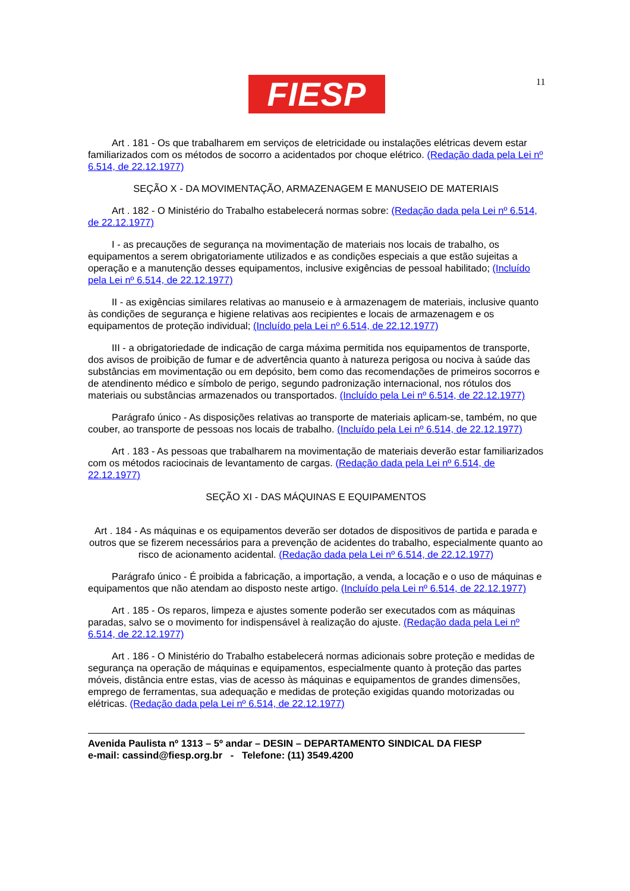FIESP 11
Art . 181 - Os que trabalharem em serviços de eletricidade ou instalações elétricas devem estar familiarizados com os métodos de socorro a acidentados por choque elétrico. (Redação dada pela Lei nº 6.514, de 22.12.1977)
SEÇÃO X - DA MOVIMENTAÇÃO, ARMAZENAGEM E MANUSEIO DE MATERIAIS
Art . 182 - O Ministério do Trabalho estabelecerá normas sobre: (Redação dada pela Lei nº 6.514, de 22.12.1977)
I - as precauções de segurança na movimentação de materiais nos locais de trabalho, os equipamentos a serem obrigatoriamente utilizados e as condições especiais a que estão sujeitas a operação e a manutenção desses equipamentos, inclusive exigências de pessoal habilitado; (Incluído pela Lei nº 6.514, de 22.12.1977)
II - as exigências similares relativas ao manuseio e à armazenagem de materiais, inclusive quanto às condições de segurança e higiene relativas aos recipientes e locais de armazenagem e os equipamentos de proteção individual; (Incluído pela Lei nº 6.514, de 22.12.1977)
III - a obrigatoriedade de indicação de carga máxima permitida nos equipamentos de transporte, dos avisos de proibição de fumar e de advertência quanto à natureza perigosa ou nociva à saúde das substâncias em movimentação ou em depósito, bem como das recomendações de primeiros socorros e de atendinento médico e símbolo de perigo, segundo padronização internacional, nos rótulos dos materiais ou substâncias armazenados ou transportados. (Incluído pela Lei nº 6.514, de 22.12.1977)
Parágrafo único - As disposições relativas ao transporte de materiais aplicam-se, também, no que couber, ao transporte de pessoas nos locais de trabalho. (Incluído pela Lei nº 6.514, de 22.12.1977)
Art . 183 - As pessoas que trabalharem na movimentação de materiais deverão estar familiarizados com os métodos raciocinais de levantamento de cargas. (Redação dada pela Lei nº 6.514, de 22.12.1977)
SEÇÃO XI - DAS MÁQUINAS E EQUIPAMENTOS
Art . 184 - As máquinas e os equipamentos deverão ser dotados de dispositivos de partida e parada e outros que se fizerem necessários para a prevenção de acidentes do trabalho, especialmente quanto ao risco de acionamento acidental. (Redação dada pela Lei nº 6.514, de 22.12.1977)
Parágrafo único - É proibida a fabricação, a importação, a venda, a locação e o uso de máquinas e equipamentos que não atendam ao disposto neste artigo. (Incluído pela Lei nº 6.514, de 22.12.1977)
Art . 185 - Os reparos, limpeza e ajustes somente poderão ser executados com as máquinas paradas, salvo se o movimento for indispensável à realização do ajuste. (Redação dada pela Lei nº 6.514, de 22.12.1977)
Art . 186 - O Ministério do Trabalho estabelecerá normas adicionais sobre proteção e medidas de segurança na operação de máquinas e equipamentos, especialmente quanto à proteção das partes móveis, distância entre estas, vias de acesso às máquinas e equipamentos de grandes dimensões, emprego de ferramentas, sua adequação e medidas de proteção exigidas quando motorizadas ou elétricas. (Redação dada pela Lei nº 6.514, de 22.12.1977)
Avenida Paulista nº 1313 – 5º andar – DESIN – DEPARTAMENTO SINDICAL DA FIESP
e-mail: cassind@fiesp.org.br - Telefone: (11) 3549.4200